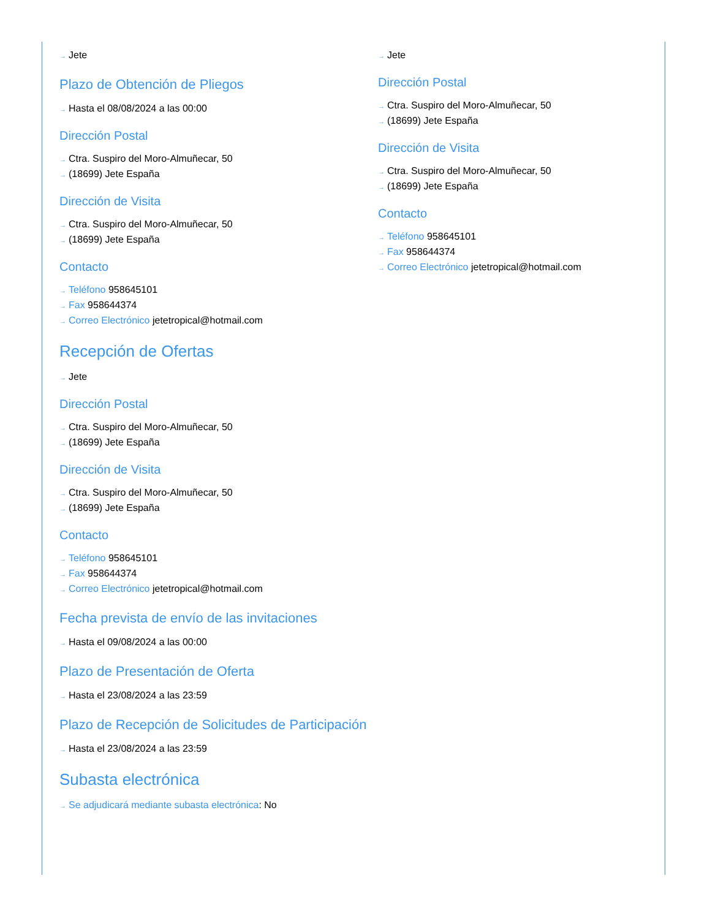→ Jete
Plazo de Obtención de Pliegos
→ Hasta el 08/08/2024 a las 00:00
Dirección Postal
→ Ctra. Suspiro del Moro-Almuñecar, 50
→ (18699) Jete España
Dirección de Visita
→ Ctra. Suspiro del Moro-Almuñecar, 50
→ (18699) Jete España
Contacto
→ Teléfono 958645101
→ Fax 958644374
→ Correo Electrónico jetetropical@hotmail.com
Recepción de Ofertas
→ Jete
Dirección Postal
→ Ctra. Suspiro del Moro-Almuñecar, 50
→ (18699) Jete España
Dirección de Visita
→ Ctra. Suspiro del Moro-Almuñecar, 50
→ (18699) Jete España
Contacto
→ Teléfono 958645101
→ Fax 958644374
→ Correo Electrónico jetetropical@hotmail.com
Fecha prevista de envío de las invitaciones
→ Hasta el 09/08/2024 a las 00:00
Plazo de Presentación de Oferta
→ Hasta el 23/08/2024 a las 23:59
Plazo de Recepción de Solicitudes de Participación
→ Hasta el 23/08/2024 a las 23:59
Subasta electrónica
→ Se adjudicará mediante subasta electrónica: No
→ Jete
Dirección Postal
→ Ctra. Suspiro del Moro-Almuñecar, 50
→ (18699) Jete España
Dirección de Visita
→ Ctra. Suspiro del Moro-Almuñecar, 50
→ (18699) Jete España
Contacto
→ Teléfono 958645101
→ Fax 958644374
→ Correo Electrónico jetetropical@hotmail.com